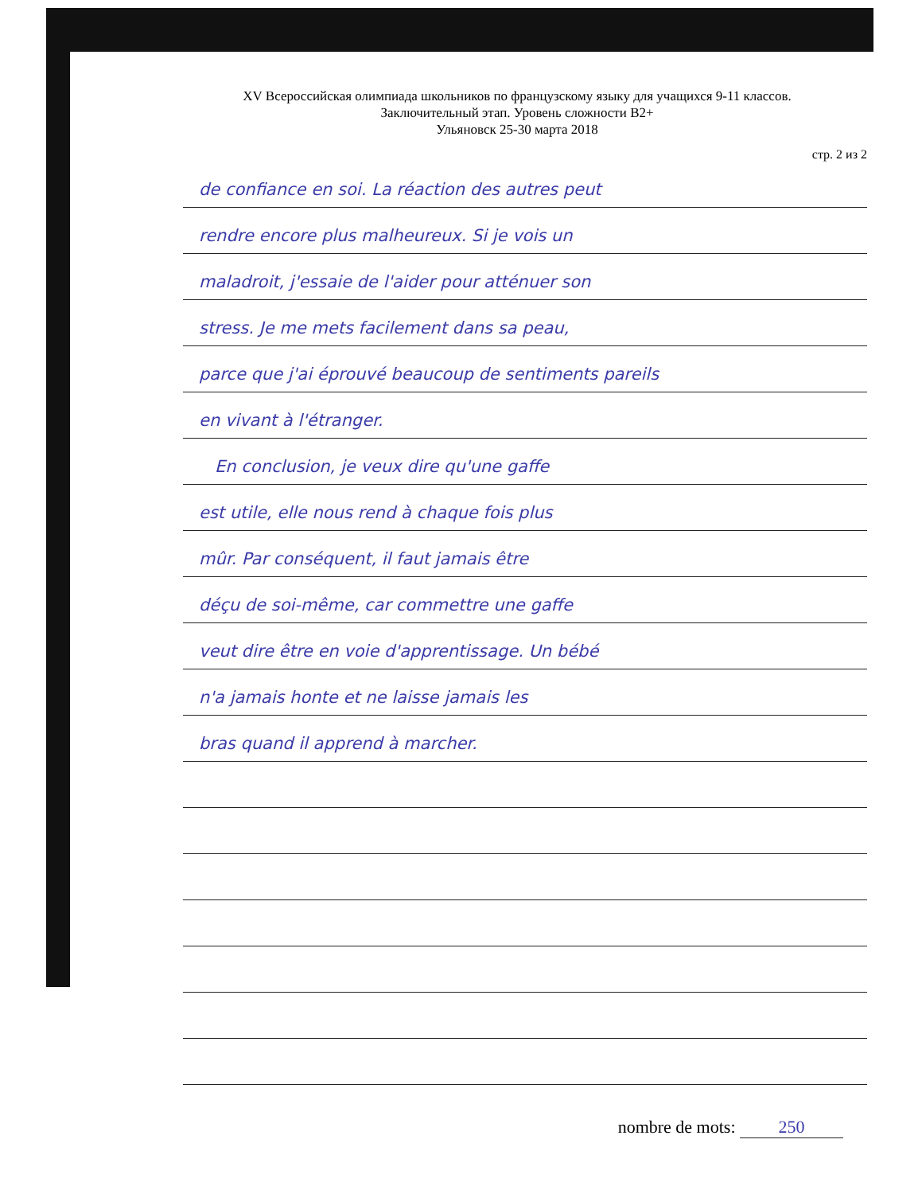XV Всероссийская олимпиада школьников по французскому языку для учащихся 9-11 классов.
Заключительный этап. Уровень сложности B2+
Ульяновск 25-30 марта 2018
стр. 2 из 2
de confiance en soi. La réaction des autres peut
rendre encore plus malheureux. Si je vois un
maladroit, j'essaie de l'aider pour atténuer son
stress. Je me mets facilement dans sa peau,
parce que j'ai éprouvé beaucoup de sentiments pareils
en vivant à l'étranger.
En conclusion, je veux dire qu'une gaffe
est utile, elle nous rend à chaque fois plus
mûr. Par conséquent, il faut jamais être
déçu de soi-même, car commettre une gaffe
veut dire être en voie d'apprentissage. Un bébé
n'a jamais honte et ne laisse jamais les
bras quand il apprend à marcher.
nombre de mots: 250